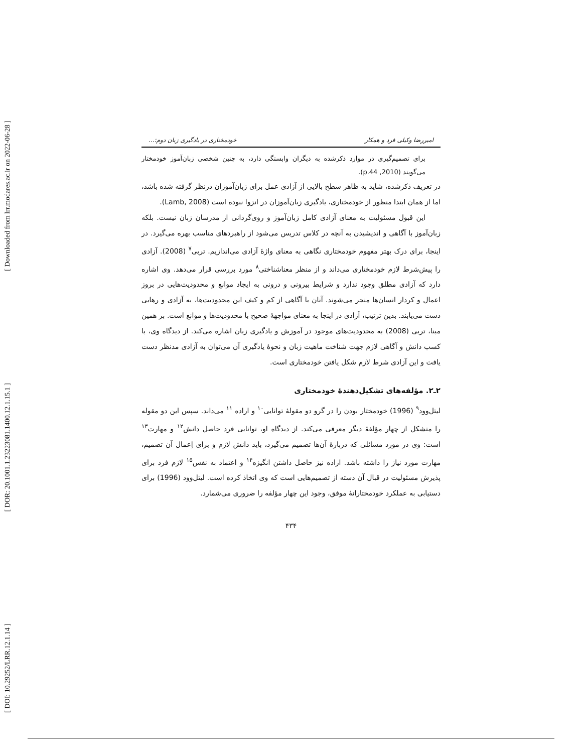[ Downloaded from lrr.modares.ac.ir on 2022-06-28 ]
[ DOR: 20.1001.1.23223081.1400.12.1.15.1 ]
[ DOI: 10.29252/LRR.12.1.14 ]
امیررضا وکیلی فرد و همکار خودمختاری در یادگیری زبان دوم:...
برای تصمیم‌گیری در موارد ذکرشده به دیگران وابستگی دارد، به چنین شخصی زبان‌آموز خودمختار می‌گویند (2010, p.44).
در تعریف ذکرشده، شاید به ظاهر سطح بالایی از آزادی عمل برای زبان‌آموزان درنظر گرفته شده باشد، اما از همان ابتدا منظور از خودمختاری، یادگیری زبان‌آموزان در انزوا نبوده است (Lamb, 2008).
این قبول مسئولیت به معنای آزادی کامل زبان‌آموز و روی‌گردانی از مدرسان زبان نیست. بلکه زبان‌آموز با آگاهی و اندیشیدن به آنچه در کلاس تدریس می‌شود از راهبردهای مناسب بهره می‌گیرد. در اینجا، برای درک بهتر مفهوم خودمختاری نگاهی به معنای واژهٔ آزادی می‌اندازیم. تربی<sup>۷</sup> (2008). آزادی را پیش‌شرط لازم خودمختاری می‌داند و از منظر معناشناختی<sup>۸</sup> مورد بررسی قرار می‌دهد. وی اشاره دارد که آزادی مطلق وجود ندارد و شرایط بیرونی و درونی به ایجاد موانع و محدودیت‌هایی در بروز اعمال و کردار انسان‌ها منجر می‌شوند. آنان با آگاهی از کم و کیف این محدودیت‌ها، به آزادی و رهایی دست می‌یابند. بدین ترتیب، آزادی در اینجا به معنای مواجههٔ صحیح با محدودیت‌ها و موانع است. بر همین مبنا، تربی (2008) به محدودیت‌های موجود در آموزش و یادگیری زبان اشاره می‌کند. از دیدگاه وی، با کسب دانش و آگاهی لازم جهت شناخت ماهیت زبان و نحوهٔ یادگیری آن می‌توان به آزادی مدنظر دست یافت و این آزادی شرط لازم شکل یافتن خودمختاری است.
۲ـ۲. مؤلفه‌های تشکیل‌دهندهٔ خودمختاری
لیتل‌وود<sup>۹</sup> (1996) خودمختار بودن را در گرو دو مقولهٔ توانایی<sup>۱۰</sup> و اراده <sup>۱۱</sup> می‌داند. سپس این دو مقوله را متشکل از چهار مؤلفهٔ دیگر معرفی می‌کند. از دیدگاه او، توانایی فرد حاصل دانش<sup>۱۲</sup> و مهارت<sup>۱۳</sup> است: وی در مورد مسائلی که دربارهٔ آن‌ها تصمیم می‌گیرد، باید دانش لازم و برای اِعمال آن تصمیم، مهارت مورد نیاز را داشته باشد. اراده نیز حاصل داشتن انگیزه<sup>۱۴</sup> و اعتماد به نفس<sup>۱۵</sup> لازم فرد برای پذیرش مسئولیت در قبال آن دسته از تصمیم‌هایی است که وی اتخاذ کرده است. لیتل‌وود (1996) برای دستیابی به عملکرد خودمختارانهٔ موفق، وجود این چهار مؤلفه را ضروری می‌شمارد.
۴۳۴